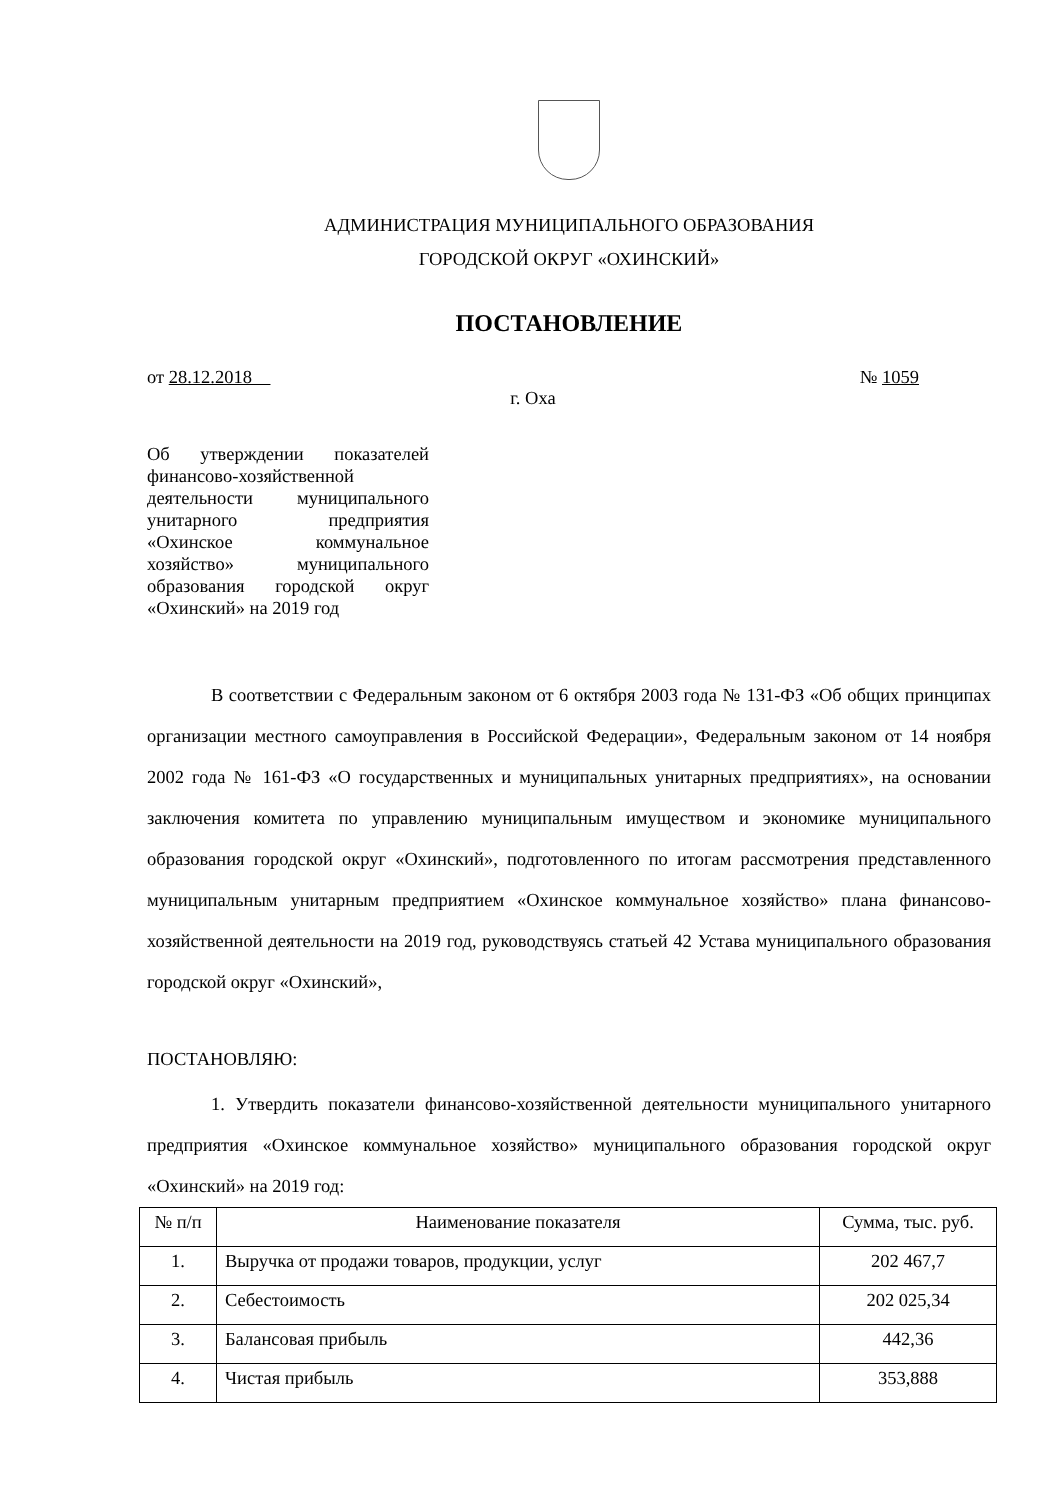АДМИНИСТРАЦИЯ МУНИЦИПАЛЬНОГО ОБРАЗОВАНИЯ
ГОРОДСКОЙ ОКРУГ «ОХИНСКИЙ»
ПОСТАНОВЛЕНИЕ
от 28.12.2018 № 1059
г. Оха
Об утверждении показателей финансово-хозяйственной деятельности муниципального унитарного предприятия «Охинское коммунальное хозяйство» муниципального образования городской округ «Охинский» на 2019 год
В соответствии с Федеральным законом от 6 октября 2003 года № 131-ФЗ «Об общих принципах организации местного самоуправления в Российской Федерации», Федеральным законом от 14 ноября 2002 года № 161-ФЗ «О государственных и муниципальных унитарных предприятиях», на основании заключения комитета по управлению муниципальным имуществом и экономике муниципального образования городской округ «Охинский», подготовленного по итогам рассмотрения представленного муниципальным унитарным предприятием «Охинское коммунальное хозяйство» плана финансово-хозяйственной деятельности на 2019 год, руководствуясь статьей 42 Устава муниципального образования городской округ «Охинский»,
ПОСТАНОВЛЯЮ:
1. Утвердить показатели финансово-хозяйственной деятельности муниципального унитарного предприятия «Охинское коммунальное хозяйство» муниципального образования городской округ «Охинский» на 2019 год:
| № п/п | Наименование показателя | Сумма, тыс. руб. |
| --- | --- | --- |
| 1. | Выручка от продажи товаров, продукции, услуг | 202 467,7 |
| 2. | Себестоимость | 202 025,34 |
| 3. | Балансовая прибыль | 442,36 |
| 4. | Чистая прибыль | 353,888 |